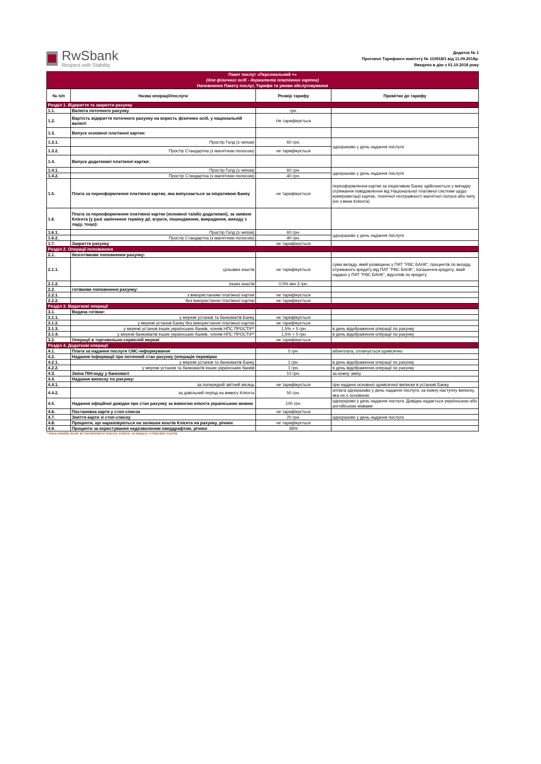RwSbank
Respect with Stability
Додаток № 1
Протокол Тарифного комітету № 110918/1 від 11.09.2018р.
Введено в дію з 01.10.2018 року
| Пакет послуг «Персональний +» (для фізичних осіб - держателів платіжних карток) Наповнення Пакету послуг, Тарифи та умови обслуговування | | | |
| № п/п | Назва операції/послуги | Розмір тарифу | Примітки до тарифу |
| Розділ 1. Відкриття та закриття рахунку | | | |
| 1.1. | Валюта поточного рахунку | грн. | |
| 1.2. | Вартість відкриття поточного рахунку на користь фізичних осіб, у національній валюті | Не тарифікується | |
| 1.3. | Випуск основної платіжної картки: | | |
| 1.3.1. | Простір Голд (з чипом) | 60 грн. | одноразово у день надання послуги |
| 1.3.2. | Простір Стандартна (з магнітною полосою) | не тарифікується | |
| 1.4. | Випуск додаткової платіжної картки: | | |
| 1.4.1. | Простір Голд (з чипом) | 60 грн. | одноразово у день надання послуги |
| 1.4.2. | Простір Стандартна (з магнітною полосою) | 40 грн. | |
| 1.5. | Плата за переоформлення платіжної картки, яка випускається за ініціативою Банку | не тарифікується | переоформлення картки за ініціативою Банку здійснюється у випадку отримання повідомлення від Національної платіжної системи щодо компрометації картки, технічної несправності магнітної полоси або чипу (не з вини Клієнта) |
| 1.6. | Плата за переоформлення платіжної картки (основної та/або додаткової), за заявою Клієнта (у разі закінчення терміну дії, втрати, пошкодження, викрадення, виходу з ладу, тощо): | | |
| 1.6.1. | Простір Голд (з чипом) | 60 грн. | одноразово у день надання послуги |
| 1.6.2. | Простір Стандартна (з магнітною полосою) | 40 грн. | |
| 1.7. | Закриття рахунку | не тарифікується | |
| Розділ 2. Операції поповнення | | | |
| 2.1. | безготівкове поповнення рахунку: | | |
| 2.1.1. | цільових коштів | не тарифікується | сума вкладу, який розміщено у ПАТ "РВС БАНК", процентів по вкладу, отриманого кредиту від ПАТ "РВС БАНК", погашення кредиту, який надано у ПАТ "РВС БАНК", відсотків по кредиту |
| 2.1.2. | інших коштів | 0,5% мін 3 грн. | |
| 2.2. | готівкове поповнення рахунку: | | |
| 2.2.1. | з використанням платіжної картки | не тарифікується | |
| 2.2.2. | без використання платіжної картки | не тарифікується | |
| Розділ 3. Видаткові операції | | | |
| 3.1. | Видача готівки: | | |
| 3.1.1. | у мережі установ та банкоматів Банку | не тарифікується | |
| 3.1.2. | у мережі установ Банку без використання платіжної картки | не тарифікується | |
| 3.1.3. | у мережі установ інших українських банків, членів НПС ПРОСТІР* | 1,5% + 5 грн | в день відображення операції по рахунку |
| 3.1.4. | у мережі банкоматів інших українських банків, членів НПС ПРОСТІР* | 1,5% + 5 грн | в день відображення операції по рахунку |
| 3.2. | Операції в торговельно-сервісній мережі | не тарифікується | |
| Розділ 4. Додаткові операції | | | |
| 4.1. | Плата за надання послуги СМС-інформування | 5 грн. | абонплата, сплачується щомісячно |
| 4.2. | Надання інформації про поточний стан рахунку (операція перевірки | | |
| 4.2.1. | у мережі установ та банкоматів Банку | 1 грн. | в день відображення операції по рахунку |
| 4.2.2. | у мережі установ та банкоматів інших українських банків | 1 грн. | в день відображення операції по рахунку |
| 4.3. | Зміна ПІН-коду у банкоматі | 10 грн. | за кожну зміну |
| 4.4. | Надання виписку по рахунку: | | |
| 4.4.1. | за попередній звітний місяць | не тарифікується | при наданні основної щомісячної виписки в установі Банку |
| 4.4.2. | за довільний період на вимогу Клієнта | 50 грн. | оплата одноразово у день надання послуги, за кожну наступну виписку, яка не є основною |
| 4.5. | Надання офіційної довідки про стан рахунку за вимогою клієнта українською мовою | 100 грн. | одноразово у день надання послуги. Довідка надається українською або англійською мовами |
| 4.6. | Постановка карти у стоп-список | не тарифікується | |
| 4.7. | Зняття карти зі стоп-списку | 20 грн. | одноразово у день надання послуги |
| 4.8. | Проценти, що нараховуються на залишок коштів Клієнта на рахунку, річних | не тарифікується | |
| 4.9. | Проценти за користування недозволеним овердрафтом, річних | 38% | |
*-банк-еквайр може встановлювити власну комісію за видачу готівкових коштів.